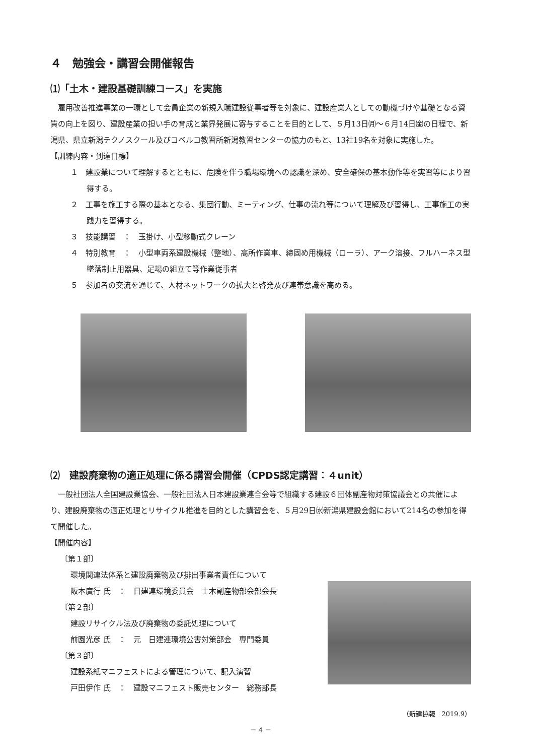４　勉強会・講習会開催報告
⑴「土木・建設基礎訓練コース」を実施
雇用改善推進事業の一環として会員企業の新規入職建設従事者等を対象に、建設産業人としての動機づけや基礎となる資質の向上を図り、建設産業の担い手の育成と業界発展に寄与することを目的として、５月13日㈪～６月14日㈮の日程で、新潟県、県立新潟テクノスクール及びコベルコ教習所新潟教習センターの協力のもと、13社19名を対象に実施した。
【訓練内容・到達目標】
１　建設業について理解するとともに、危険を伴う職場環境への認識を深め、安全確保の基本動作等を実習等により習得する。
２　工事を施工する際の基本となる、集団行動、ミーティング、仕事の流れ等について理解及び習得し、工事施工の実践力を習得する。
３　技能講習　：　玉掛け、小型移動式クレーン
４　特別教育　：　小型車両系建設機械（整地）、高所作業車、締固め用機械（ローラ）、アーク溶接、フルハーネス型墜落制止用器具、足場の組立て等作業従事者
５　参加者の交流を通じて、人材ネットワークの拡大と啓発及び連帯意識を高める。
⑵　建設廃棄物の適正処理に係る講習会開催（CPDS認定講習：４unit）
一般社団法人全国建設業協会、一般社団法人日本建設業連合会等で組織する建設６団体副産物対策協議会との共催により、建設廃棄物の適正処理とリサイクル推進を目的とした講習会を、５月29日㈬新潟県建設会館において214名の参加を得て開催した。
【開催内容】
〔第１部〕
環境関連法体系と建設廃棄物及び排出事業者責任について
阪本廣行 氏　：　日建連環境委員会　土木副産物部会部会長
〔第２部〕
建設リサイクル法及び廃棄物の委託処理について
前園光彦 氏　：　元　日建連環境公害対策部会　専門委員
〔第３部〕
建設系紙マニフェストによる管理について、記入演習
戸田伊作 氏　：　建設マニフェスト販売センター　総務部長
（新建協報　2019.9）
－ 4 －